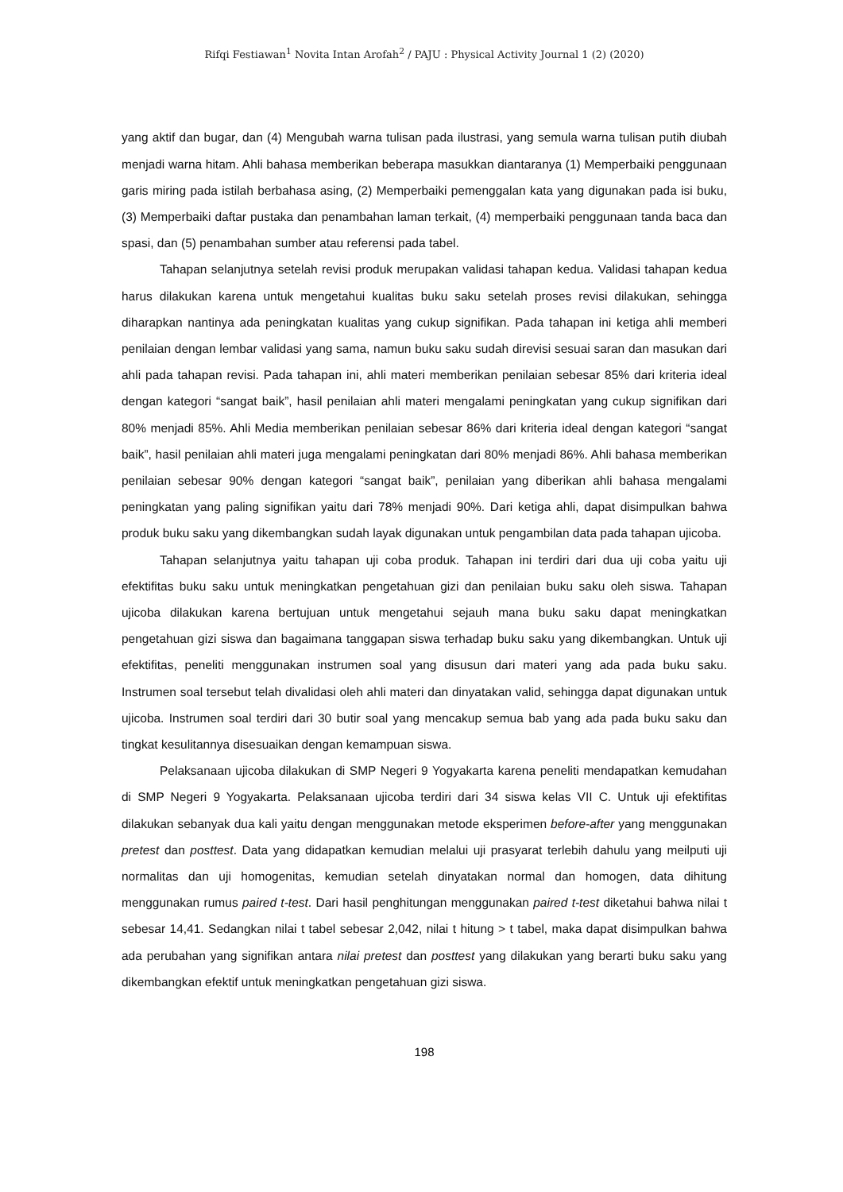Rifqi Festiawan<sup>1</sup> Novita Intan Arofah<sup>2</sup> / PAJU : Physical Activity Journal 1 (2) (2020)
yang aktif dan bugar, dan (4) Mengubah warna tulisan pada ilustrasi, yang semula warna tulisan putih diubah menjadi warna hitam. Ahli bahasa memberikan beberapa masukkan diantaranya (1) Memperbaiki penggunaan garis miring pada istilah berbahasa asing, (2) Memperbaiki pemenggalan kata yang digunakan pada isi buku, (3) Memperbaiki daftar pustaka dan penambahan laman terkait, (4) memperbaiki penggunaan tanda baca dan spasi, dan (5) penambahan sumber atau referensi pada tabel.
Tahapan selanjutnya setelah revisi produk merupakan validasi tahapan kedua. Validasi tahapan kedua harus dilakukan karena untuk mengetahui kualitas buku saku setelah proses revisi dilakukan, sehingga diharapkan nantinya ada peningkatan kualitas yang cukup signifikan. Pada tahapan ini ketiga ahli memberi penilaian dengan lembar validasi yang sama, namun buku saku sudah direvisi sesuai saran dan masukan dari ahli pada tahapan revisi. Pada tahapan ini, ahli materi memberikan penilaian sebesar 85% dari kriteria ideal dengan kategori “sangat baik”, hasil penilaian ahli materi mengalami peningkatan yang cukup signifikan dari 80% menjadi 85%. Ahli Media memberikan penilaian sebesar 86% dari kriteria ideal dengan kategori “sangat baik”, hasil penilaian ahli materi juga mengalami peningkatan dari 80% menjadi 86%. Ahli bahasa memberikan penilaian sebesar 90% dengan kategori “sangat baik”, penilaian yang diberikan ahli bahasa mengalami peningkatan yang paling signifikan yaitu dari 78% menjadi 90%. Dari ketiga ahli, dapat disimpulkan bahwa produk buku saku yang dikembangkan sudah layak digunakan untuk pengambilan data pada tahapan ujicoba.
Tahapan selanjutnya yaitu tahapan uji coba produk. Tahapan ini terdiri dari dua uji coba yaitu uji efektifitas buku saku untuk meningkatkan pengetahuan gizi dan penilaian buku saku oleh siswa. Tahapan ujicoba dilakukan karena bertujuan untuk mengetahui sejauh mana buku saku dapat meningkatkan pengetahuan gizi siswa dan bagaimana tanggapan siswa terhadap buku saku yang dikembangkan. Untuk uji efektifitas, peneliti menggunakan instrumen soal yang disusun dari materi yang ada pada buku saku. Instrumen soal tersebut telah divalidasi oleh ahli materi dan dinyatakan valid, sehingga dapat digunakan untuk ujicoba. Instrumen soal terdiri dari 30 butir soal yang mencakup semua bab yang ada pada buku saku dan tingkat kesulitannya disesuaikan dengan kemampuan siswa.
Pelaksanaan ujicoba dilakukan di SMP Negeri 9 Yogyakarta karena peneliti mendapatkan kemudahan di SMP Negeri 9 Yogyakarta. Pelaksanaan ujicoba terdiri dari 34 siswa kelas VII C. Untuk uji efektifitas dilakukan sebanyak dua kali yaitu dengan menggunakan metode eksperimen before-after yang menggunakan pretest dan posttest. Data yang didapatkan kemudian melalui uji prasyarat terlebih dahulu yang meilputi uji normalitas dan uji homogenitas, kemudian setelah dinyatakan normal dan homogen, data dihitung menggunakan rumus paired t-test. Dari hasil penghitungan menggunakan paired t-test diketahui bahwa nilai t sebesar 14,41. Sedangkan nilai t tabel sebesar 2,042, nilai t hitung > t tabel, maka dapat disimpulkan bahwa ada perubahan yang signifikan antara nilai pretest dan posttest yang dilakukan yang berarti buku saku yang dikembangkan efektif untuk meningkatkan pengetahuan gizi siswa.
198